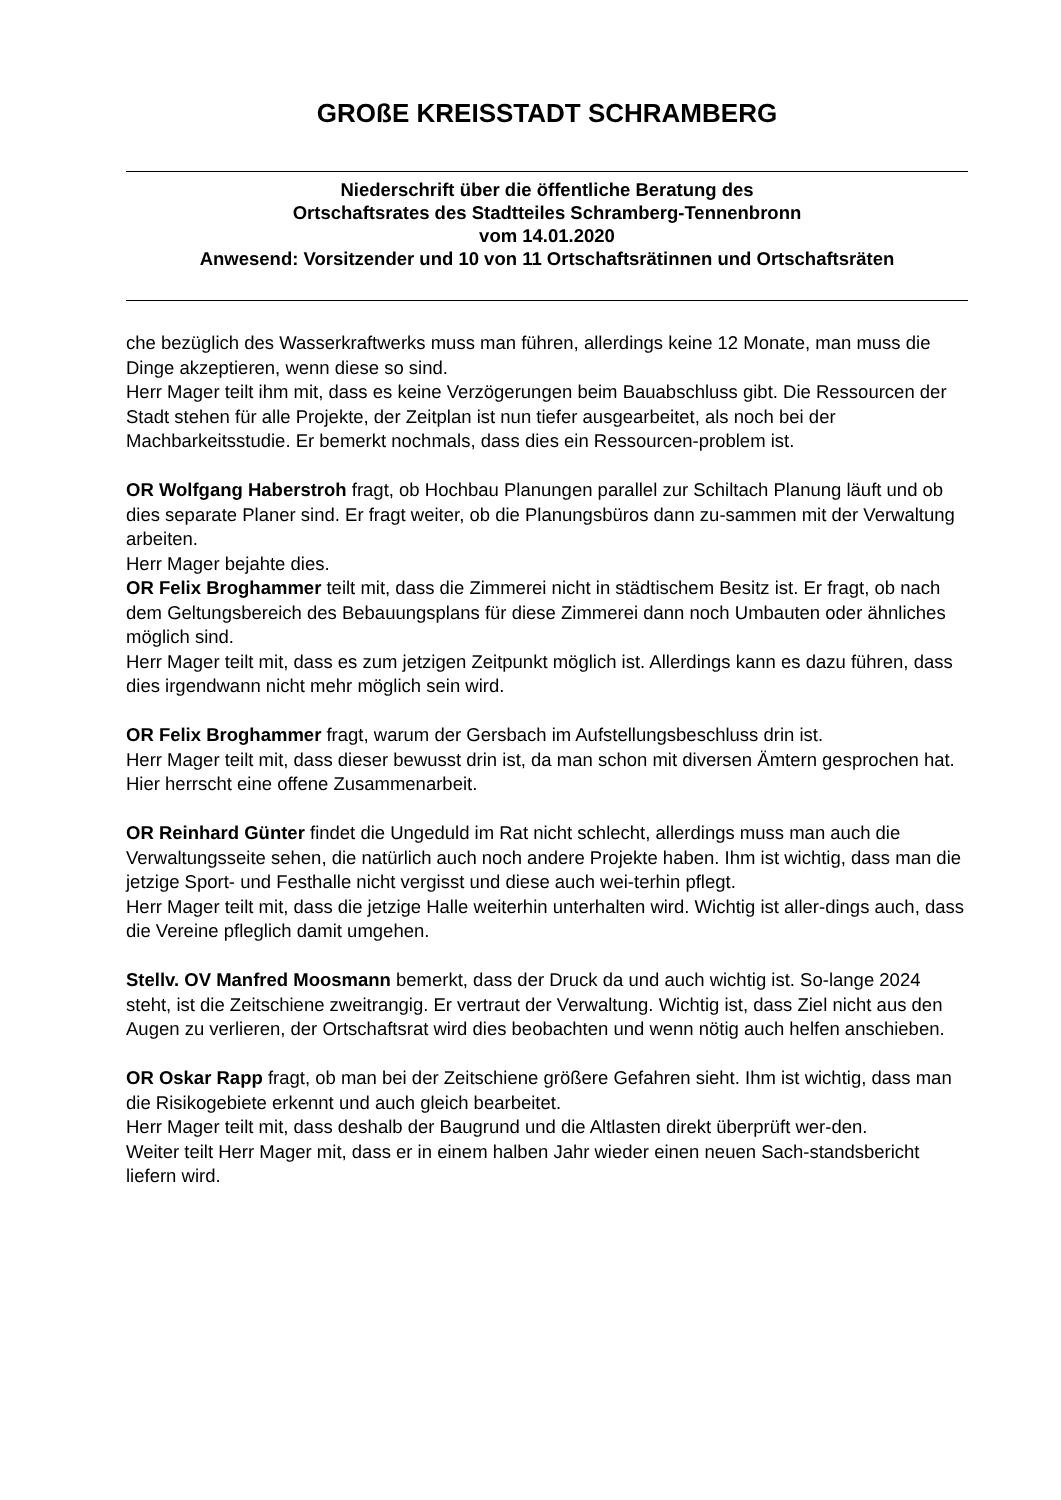GROßE KREISSTADT SCHRAMBERG
Niederschrift über die öffentliche Beratung des
Ortschaftsrates des Stadtteiles Schramberg-Tennenbronn
vom 14.01.2020
Anwesend: Vorsitzender und 10 von 11 Ortschaftsrätinnen und Ortschaftsräten
che bezüglich des Wasserkraftwerks muss man führen, allerdings keine 12 Monate, man muss die Dinge akzeptieren, wenn diese so sind.
Herr Mager teilt ihm mit, dass es keine Verzögerungen beim Bauabschluss gibt. Die Ressourcen der Stadt stehen für alle Projekte, der Zeitplan ist nun tiefer ausgearbeitet, als noch bei der Machbarkeitsstudie. Er bemerkt nochmals, dass dies ein Ressourcen-problem ist.
OR Wolfgang Haberstroh fragt, ob Hochbau Planungen parallel zur Schiltach Planung läuft und ob dies separate Planer sind. Er fragt weiter, ob die Planungsbüros dann zu-sammen mit der Verwaltung arbeiten.
Herr Mager bejahte dies.
OR Felix Broghammer teilt mit, dass die Zimmerei nicht in städtischem Besitz ist. Er fragt, ob nach dem Geltungsbereich des Bebauungsplans für diese Zimmerei dann noch Umbauten oder ähnliches möglich sind.
Herr Mager teilt mit, dass es zum jetzigen Zeitpunkt möglich ist. Allerdings kann es dazu führen, dass dies irgendwann nicht mehr möglich sein wird.
OR Felix Broghammer fragt, warum der Gersbach im Aufstellungsbeschluss drin ist.
Herr Mager teilt mit, dass dieser bewusst drin ist, da man schon mit diversen Ämtern gesprochen hat. Hier herrscht eine offene Zusammenarbeit.
OR Reinhard Günter findet die Ungeduld im Rat nicht schlecht, allerdings muss man auch die Verwaltungsseite sehen, die natürlich auch noch andere Projekte haben. Ihm ist wichtig, dass man die jetzige Sport- und Festhalle nicht vergisst und diese auch wei-terhin pflegt.
Herr Mager teilt mit, dass die jetzige Halle weiterhin unterhalten wird. Wichtig ist aller-dings auch, dass die Vereine pfleglich damit umgehen.
Stellv. OV Manfred Moosmann bemerkt, dass der Druck da und auch wichtig ist. So-lange 2024 steht, ist die Zeitschiene zweitrangig. Er vertraut der Verwaltung. Wichtig ist, dass Ziel nicht aus den Augen zu verlieren, der Ortschaftsrat wird dies beobachten und wenn nötig auch helfen anschieben.
OR Oskar Rapp fragt, ob man bei der Zeitschiene größere Gefahren sieht. Ihm ist wichtig, dass man die Risikogebiete erkennt und auch gleich bearbeitet.
Herr Mager teilt mit, dass deshalb der Baugrund und die Altlasten direkt überprüft wer-den.
Weiter teilt Herr Mager mit, dass er in einem halben Jahr wieder einen neuen Sach-standsbericht liefern wird.